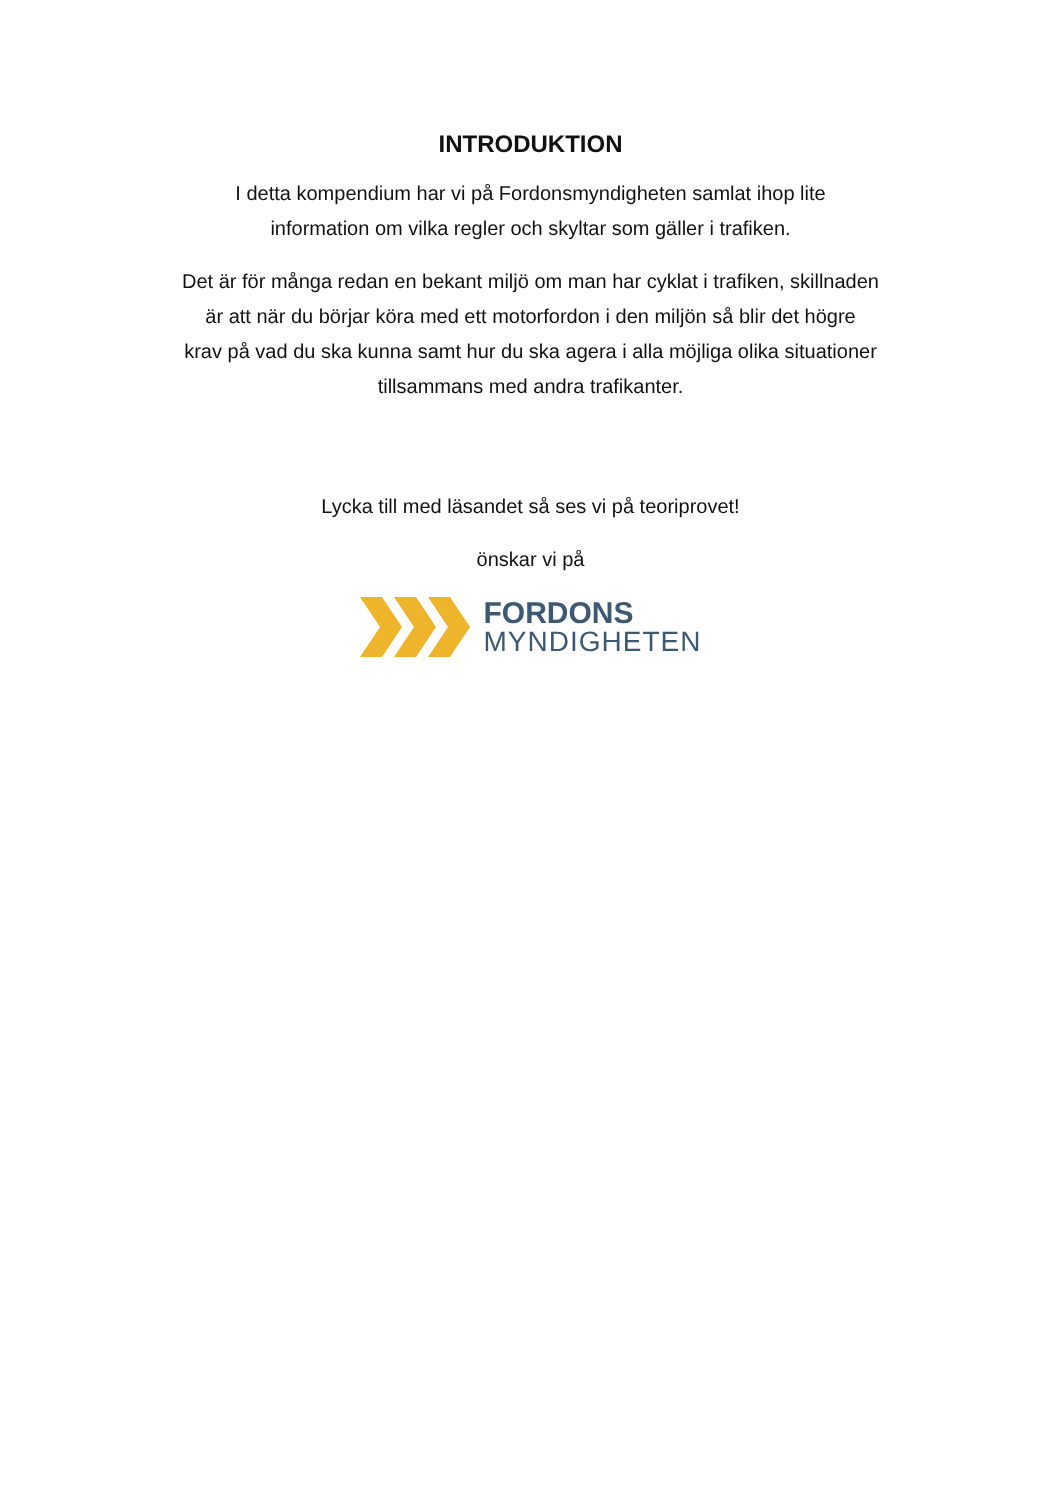INTRODUKTION
I detta kompendium har vi på Fordonsmyndigheten samlat ihop lite
information om vilka regler och skyltar som gäller i trafiken.
Det är för många redan en bekant miljö om man har cyklat i trafiken, skillnaden
är att när du börjar köra med ett motorfordon i den miljön så blir det högre
krav på vad du ska kunna samt hur du ska agera i alla möjliga olika situationer
tillsammans med andra trafikanter.
Lycka till med läsandet så ses vi på teoriprovet!
önskar vi på
FORDONS
MYNDIGHETEN